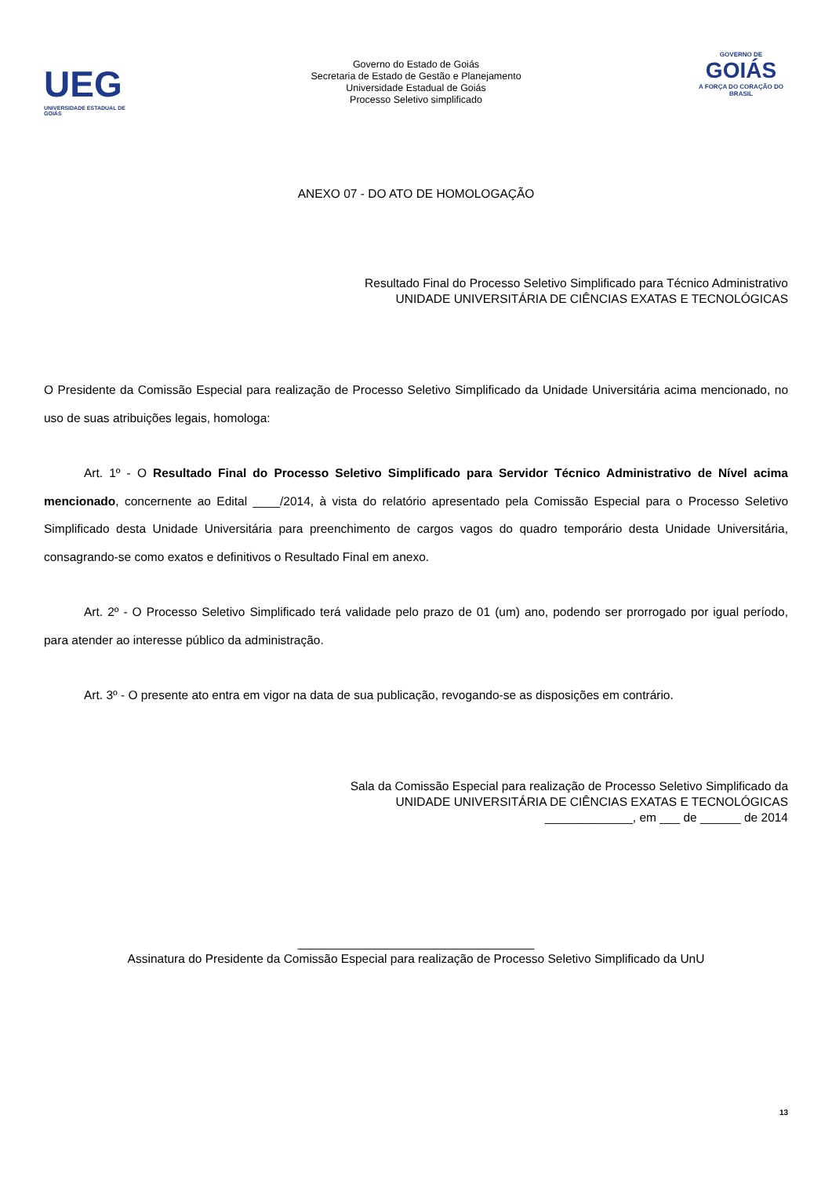UEG
UNIVERSIDADE ESTADUAL DE GOIÁS
Governo do Estado de Goiás
Secretaria de Estado de Gestão e Planejamento
Universidade Estadual de Goiás
Processo Seletivo simplificado
GOVERNO DE
GOIÁS
A FORÇA DO CORAÇÃO DO BRASIL
ANEXO 07 - DO ATO DE HOMOLOGAÇÃO
Resultado Final do Processo Seletivo Simplificado para Técnico Administrativo
UNIDADE UNIVERSITÁRIA DE CIÊNCIAS EXATAS E TECNOLÓGICAS
O Presidente da Comissão Especial para realização de Processo Seletivo Simplificado da Unidade Universitária acima mencionado, no uso de suas atribuições legais, homologa:
Art. 1º - O Resultado Final do Processo Seletivo Simplificado para Servidor Técnico Administrativo de Nível acima mencionado, concernente ao Edital ____/2014, à vista do relatório apresentado pela Comissão Especial para o Processo Seletivo Simplificado desta Unidade Universitária para preenchimento de cargos vagos do quadro temporário desta Unidade Universitária, consagrando-se como exatos e definitivos o Resultado Final em anexo.
Art. 2º - O Processo Seletivo Simplificado terá validade pelo prazo de 01 (um) ano, podendo ser prorrogado por igual período, para atender ao interesse público da administração.
Art. 3º - O presente ato entra em vigor na data de sua publicação, revogando-se as disposições em contrário.
Sala da Comissão Especial para realização de Processo Seletivo Simplificado da
UNIDADE UNIVERSITÁRIA DE CIÊNCIAS EXATAS E TECNOLÓGICAS
_____________, em ___ de ______ de 2014
___________________________________
Assinatura do Presidente da Comissão Especial para realização de Processo Seletivo Simplificado da UnU
13